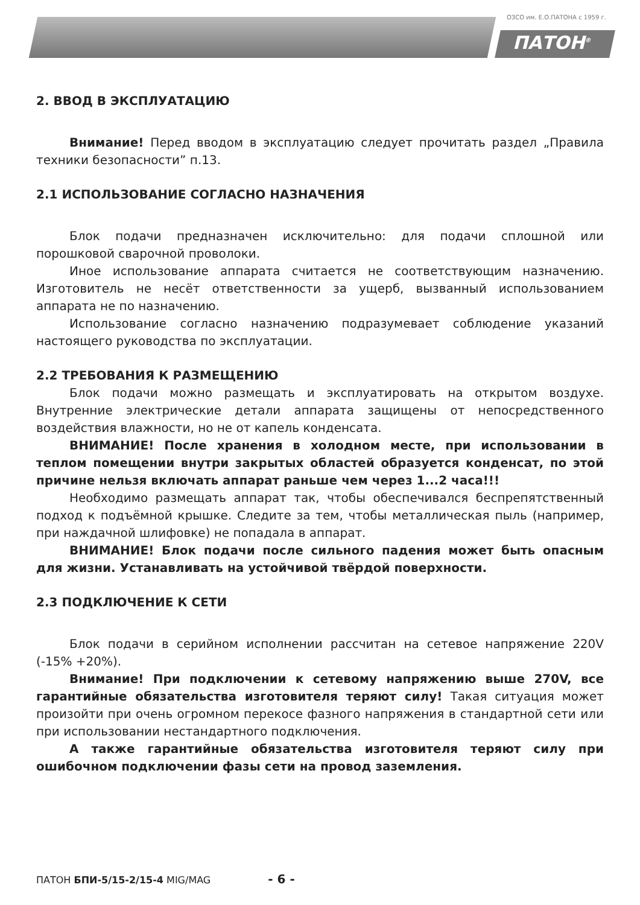ОЗСО им. Е.О.ПАТОНА с 1959 г.
ПАТОН<sup>®</sup>
2. ВВОД В ЭКСПЛУАТАЦИЮ
Внимание! Перед вводом в эксплуатацию следует прочитать раздел „Правила техники безопасности” п.13.
2.1 ИСПОЛЬЗОВАНИЕ СОГЛАСНО НАЗНАЧЕНИЯ
Блок подачи предназначен исключительно: для подачи сплошной или порошковой сварочной проволоки.
Иное использование аппарата считается не соответствующим назначению. Изготовитель не несёт ответственности за ущерб, вызванный использованием аппарата не по назначению.
Использование согласно назначению подразумевает соблюдение указаний настоящего руководства по эксплуатации.
2.2 ТРЕБОВАНИЯ К РАЗМЕЩЕНИЮ
Блок подачи можно размещать и эксплуатировать на открытом воздухе. Внутренние электрические детали аппарата защищены от непосредственного воздействия влажности, но не от капель конденсата.
ВНИМАНИЕ! После хранения в холодном месте, при использовании в теплом помещении внутри закрытых областей образуется конденсат, по этой причине нельзя включать аппарат раньше чем через 1...2 часа!!!
Необходимо размещать аппарат так, чтобы обеспечивался беспрепятственный подход к подъёмной крышке. Следите за тем, чтобы металлическая пыль (например, при наждачной шлифовке) не попадала в аппарат.
ВНИМАНИЕ! Блок подачи после сильного падения может быть опасным для жизни. Устанавливать на устойчивой твёрдой поверхности.
2.3 ПОДКЛЮЧЕНИЕ К СЕТИ
Блок подачи в серийном исполнении рассчитан на сетевое напряжение 220V (-15% +20%).
Внимание! При подключении к сетевому напряжению выше 270V, все гарантийные обязательства изготовителя теряют силу! Такая ситуация может произойти при очень огромном перекосе фазного напряжения в стандартной сети или при использовании нестандартного подключения.
А также гарантийные обязательства изготовителя теряют силу при ошибочном подключении фазы сети на провод заземления.
ПАТОН БПИ-5/15-2/15-4 MIG/MAG - 6 -